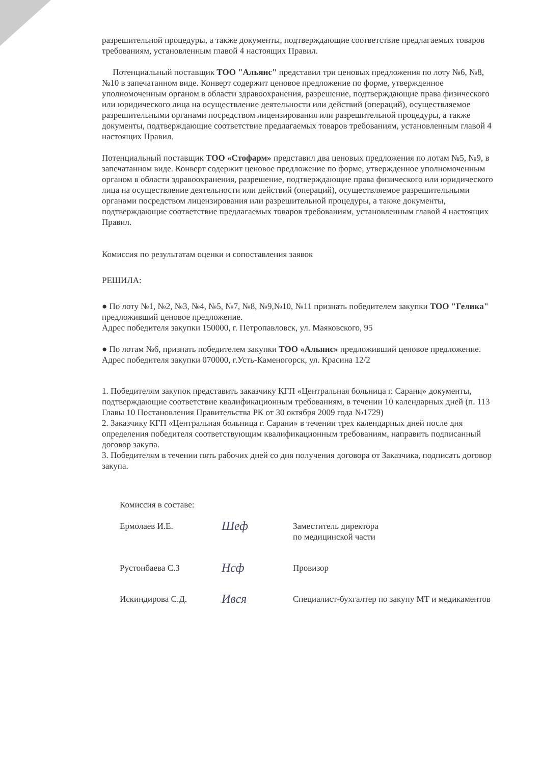разрешительной процедуры, а также документы, подтверждающие соответствие предлагаемых товаров требованиям, установленным главой 4 настоящих Правил.
Потенциальный поставщик ТОО "Альянс" представил три ценовых предложения по лоту №6, №8, №10 в запечатанном виде. Конверт содержит ценовое предложение по форме, утвержденное уполномоченным органом в области здравоохранения, разрешение, подтверждающие права физического или юридического лица на осуществление деятельности или действий (операций), осуществляемое разрешительными органами посредством лицензирования или разрешительной процедуры, а также документы, подтверждающие соответствие предлагаемых товаров требованиям, установленным главой 4 настоящих Правил.
Потенциальный поставщик ТОО «Стофарм» представил два ценовых предложения по лотам №5, №9, в запечатанном виде. Конверт содержит ценовое предложение по форме, утвержденное уполномоченным органом в области здравоохранения, разрешение, подтверждающие права физического или юридического лица на осуществление деятельности или действий (операций), осуществляемое разрешительными органами посредством лицензирования или разрешительной процедуры, а также документы, подтверждающие соответствие предлагаемых товаров требованиям, установленным главой 4 настоящих Правил.
Комиссия по результатам оценки и сопоставления заявок
РЕШИЛА:
● По лоту №1, №2, №3, №4, №5, №7, №8, №9,№10, №11 признать победителем закупки ТОО "Гелика" предложивший ценовое предложение.
Адрес победителя закупки 150000, г. Петропавловск, ул. Маяковского, 95
● По лотам №6, признать победителем закупки ТОО «Альянс» предложивший ценовое предложение.
Адрес победителя закупки 070000, г.Усть-Каменогорск, ул. Красина 12/2
1. Победителям закупок представить заказчику КГП «Центральная больница г. Сарани» документы, подтверждающие соответствие квалификационным требованиям, в течении 10 календарных дней (п. 113 Главы 10 Постановления Правительства РК от 30 октября 2009 года №1729)
2. Заказчику КГП «Центральная больница г. Сарани» в течении трех календарных дней после дня определения победителя соответствующим квалификационным требованиям, направить подписанный договор закупа.
3. Победителям в течении пять рабочих дней со дня получения договора от Заказчика, подписать договор закупа.
Комиссия в составе:
Ермолаев И.Е.
Шеф
Заместитель директора
по медицинской части
Рустонбаева С.З
Нсф
Провизор
Искиндирова С.Д.
Ився
Специалист-бухгалтер по закупу МТ и медикаментов